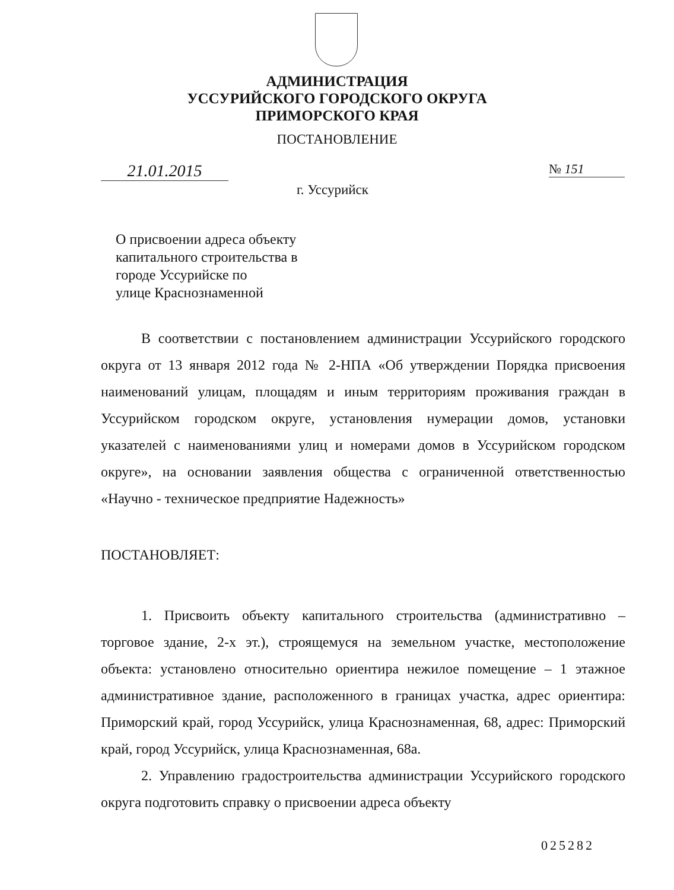АДМИНИСТРАЦИЯ
УССУРИЙСКОГО ГОРОДСКОГО ОКРУГА
ПРИМОРСКОГО КРАЯ
ПОСТАНОВЛЕНИЕ
21.01.2015 № 151
г. Уссурийск
О присвоении адреса объекту
капитального строительства в
городе Уссурийске по
улице Краснознаменной
В соответствии с постановлением администрации Уссурийского городского округа от 13 января 2012 года № 2-НПА «Об утверждении Порядка присвоения наименований улицам, площадям и иным территориям проживания граждан в Уссурийском городском округе, установления нумерации домов, установки указателей с наименованиями улиц и номерами домов в Уссурийском городском округе», на основании заявления общества с ограниченной ответственностью «Научно - техническое предприятие Надежность»
ПОСТАНОВЛЯЕТ:
1. Присвоить объекту капитального строительства (административно – торговое здание, 2-х эт.), строящемуся на земельном участке, местоположение объекта: установлено относительно ориентира нежилое помещение – 1 этажное административное здание, расположенного в границах участка, адрес ориентира: Приморский край, город Уссурийск, улица Краснознаменная, 68, адрес: Приморский край, город Уссурийск, улица Краснознаменная, 68а.
2. Управлению градостроительства администрации Уссурийского городского округа подготовить справку о присвоении адреса объекту
025282